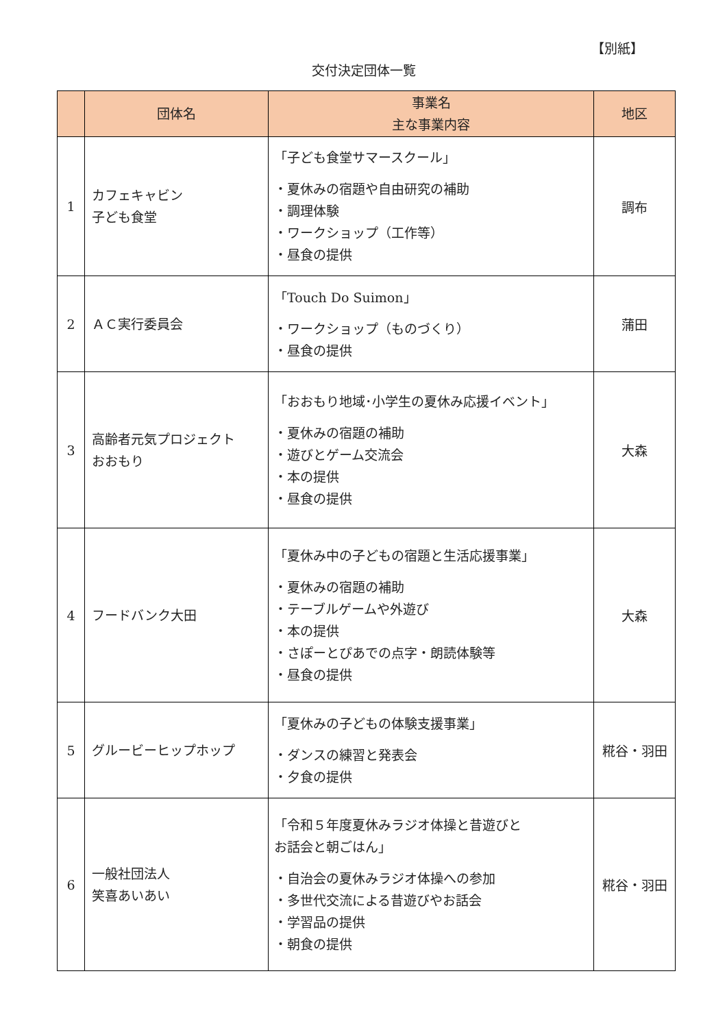【別紙】
交付決定団体一覧
| | 団体名 | 事業名 主な事業内容 | 地区 |
| --- | --- | --- | --- |
| 1 | カフェキャビン 子ども食堂 | 「子ども食堂サマースクール」 ・夏休みの宿題や自由研究の補助 ・調理体験 ・ワークショップ（工作等） ・昼食の提供 | 調布 |
| 2 | ＡＣ実行委員会 | 「Touch Do Suimon」 ・ワークショップ（ものづくり） ・昼食の提供 | 蒲田 |
| 3 | 高齢者元気プロジェクト おおもり | 「おおもり地域･小学生の夏休み応援イベント」 ・夏休みの宿題の補助 ・遊びとゲーム交流会 ・本の提供 ・昼食の提供 | 大森 |
| 4 | フードバンク大田 | 「夏休み中の子どもの宿題と生活応援事業」 ・夏休みの宿題の補助 ・テーブルゲームや外遊び ・本の提供 ・さぽーとぴあでの点字・朗読体験等 ・昼食の提供 | 大森 |
| 5 | グルービーヒップホップ | 「夏休みの子どもの体験支援事業」 ・ダンスの練習と発表会 ・夕食の提供 | 糀谷・羽田 |
| 6 | 一般社団法人 笑喜あいあい | 「令和５年度夏休みラジオ体操と昔遊びと お話会と朝ごはん」 ・自治会の夏休みラジオ体操への参加 ・多世代交流による昔遊びやお話会 ・学習品の提供 ・朝食の提供 | 糀谷・羽田 |